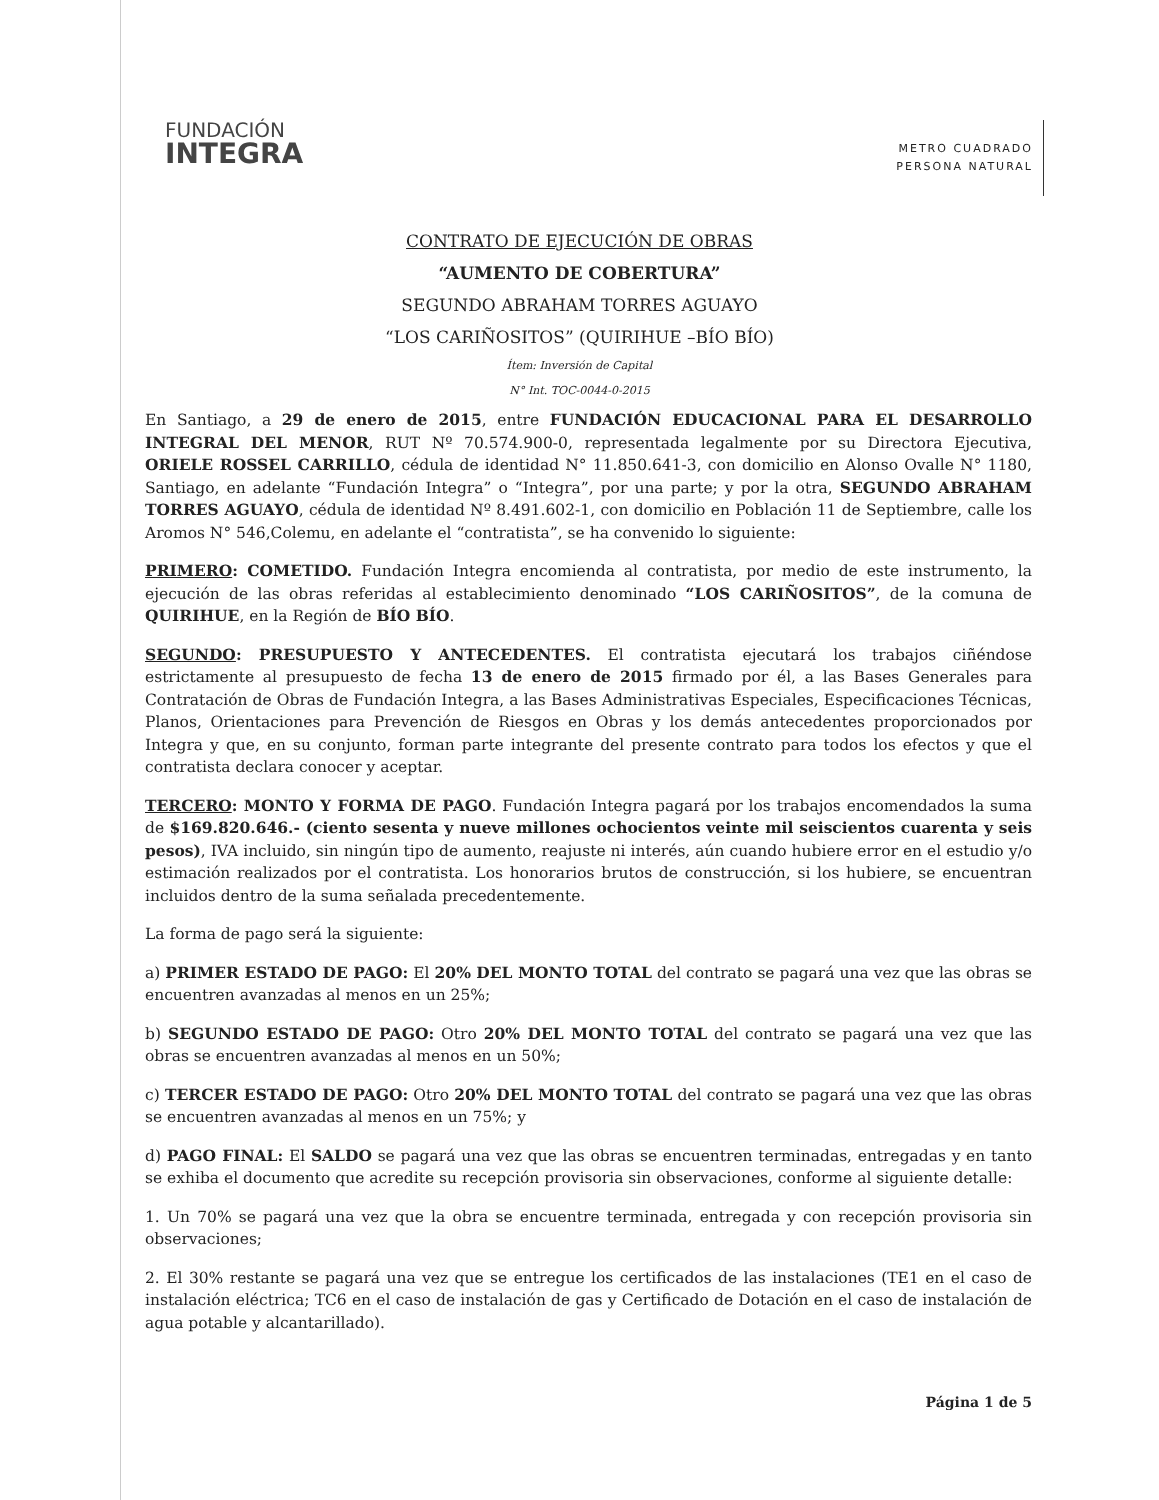FUNDACIÓN
INTEGRA
METRO CUADRADO
PERSONA NATURAL
CONTRATO DE EJECUCIÓN DE OBRAS
“AUMENTO DE COBERTURA”
SEGUNDO ABRAHAM TORRES AGUAYO
“LOS CARIÑOSITOS” (QUIRIHUE –BÍO BÍO)
Ítem: Inversión de Capital
N° Int. TOC-0044-0-2015
En Santiago, a 29 de enero de 2015, entre FUNDACIÓN EDUCACIONAL PARA EL DESARROLLO INTEGRAL DEL MENOR, RUT Nº 70.574.900-0, representada legalmente por su Directora Ejecutiva, ORIELE ROSSEL CARRILLO, cédula de identidad N° 11.850.641-3, con domicilio en Alonso Ovalle N° 1180, Santiago, en adelante “Fundación Integra” o “Integra”, por una parte; y por la otra, SEGUNDO ABRAHAM TORRES AGUAYO, cédula de identidad Nº 8.491.602-1, con domicilio en Población 11 de Septiembre, calle los Aromos N° 546,Colemu, en adelante el “contratista”, se ha convenido lo siguiente:
PRIMERO: COMETIDO. Fundación Integra encomienda al contratista, por medio de este instrumento, la ejecución de las obras referidas al establecimiento denominado “LOS CARIÑOSITOS”, de la comuna de QUIRIHUE, en la Región de BÍO BÍO.
SEGUNDO: PRESUPUESTO Y ANTECEDENTES. El contratista ejecutará los trabajos ciñéndose estrictamente al presupuesto de fecha 13 de enero de 2015 firmado por él, a las Bases Generales para Contratación de Obras de Fundación Integra, a las Bases Administrativas Especiales, Especificaciones Técnicas, Planos, Orientaciones para Prevención de Riesgos en Obras y los demás antecedentes proporcionados por Integra y que, en su conjunto, forman parte integrante del presente contrato para todos los efectos y que el contratista declara conocer y aceptar.
TERCERO: MONTO Y FORMA DE PAGO. Fundación Integra pagará por los trabajos encomendados la suma de $169.820.646.- (ciento sesenta y nueve millones ochocientos veinte mil seiscientos cuarenta y seis pesos), IVA incluido, sin ningún tipo de aumento, reajuste ni interés, aún cuando hubiere error en el estudio y/o estimación realizados por el contratista. Los honorarios brutos de construcción, si los hubiere, se encuentran incluidos dentro de la suma señalada precedentemente.
La forma de pago será la siguiente:
a) PRIMER ESTADO DE PAGO: El 20% DEL MONTO TOTAL del contrato se pagará una vez que las obras se encuentren avanzadas al menos en un 25%;
b) SEGUNDO ESTADO DE PAGO: Otro 20% DEL MONTO TOTAL del contrato se pagará una vez que las obras se encuentren avanzadas al menos en un 50%;
c) TERCER ESTADO DE PAGO: Otro 20% DEL MONTO TOTAL del contrato se pagará una vez que las obras se encuentren avanzadas al menos en un 75%; y
d) PAGO FINAL: El SALDO se pagará una vez que las obras se encuentren terminadas, entregadas y en tanto se exhiba el documento que acredite su recepción provisoria sin observaciones, conforme al siguiente detalle:
1. Un 70% se pagará una vez que la obra se encuentre terminada, entregada y con recepción provisoria sin observaciones;
2. El 30% restante se pagará una vez que se entregue los certificados de las instalaciones (TE1 en el caso de instalación eléctrica; TC6 en el caso de instalación de gas y Certificado de Dotación en el caso de instalación de agua potable y alcantarillado).
Página 1 de 5